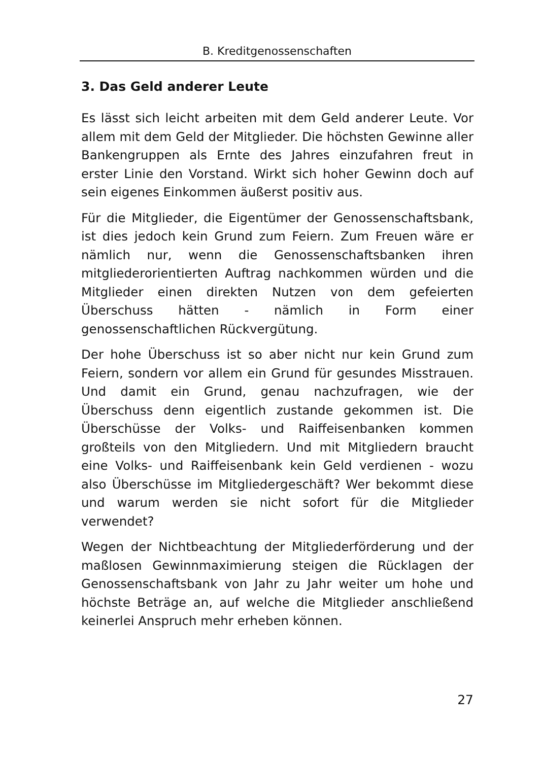B. Kreditgenossenschaften
3. Das Geld anderer Leute
Es lässt sich leicht arbeiten mit dem Geld anderer Leute. Vor allem mit dem Geld der Mitglieder. Die höchsten Gewinne aller Bankengruppen als Ernte des Jahres einzufahren freut in erster Linie den Vorstand. Wirkt sich hoher Gewinn doch auf sein eigenes Einkommen äußerst positiv aus.
Für die Mitglieder, die Eigentümer der Genossenschaftsbank, ist dies jedoch kein Grund zum Feiern. Zum Freuen wäre er nämlich nur, wenn die Genossenschaftsbanken ihren mitgliederorientierten Auftrag nachkommen würden und die Mitglieder einen direkten Nutzen von dem gefeierten Überschuss hätten - nämlich in Form einer genossenschaftlichen Rückvergütung.
Der hohe Überschuss ist so aber nicht nur kein Grund zum Feiern, sondern vor allem ein Grund für gesundes Misstrauen. Und damit ein Grund, genau nachzufragen, wie der Überschuss denn eigentlich zustande gekommen ist. Die Überschüsse der Volks- und Raiffeisenbanken kommen großteils von den Mitgliedern. Und mit Mitgliedern braucht eine Volks- und Raiffeisenbank kein Geld verdienen - wozu also Überschüsse im Mitgliedergeschäft? Wer bekommt diese und warum werden sie nicht sofort für die Mitglieder verwendet?
Wegen der Nichtbeachtung der Mitgliederförderung und der maßlosen Gewinnmaximierung steigen die Rücklagen der Genossenschaftsbank von Jahr zu Jahr weiter um hohe und höchste Beträge an, auf welche die Mitglieder anschließend keinerlei Anspruch mehr erheben können.
27